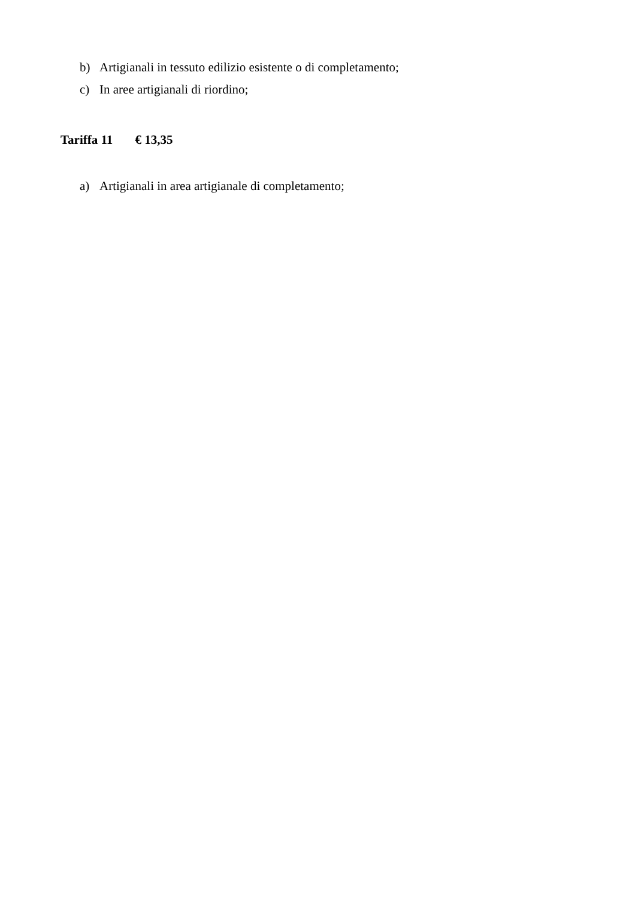b) Artigianali in tessuto edilizio esistente o di completamento;
c) In aree artigianali di riordino;
Tariffa 11 € 13,35
a) Artigianali in area artigianale di completamento;